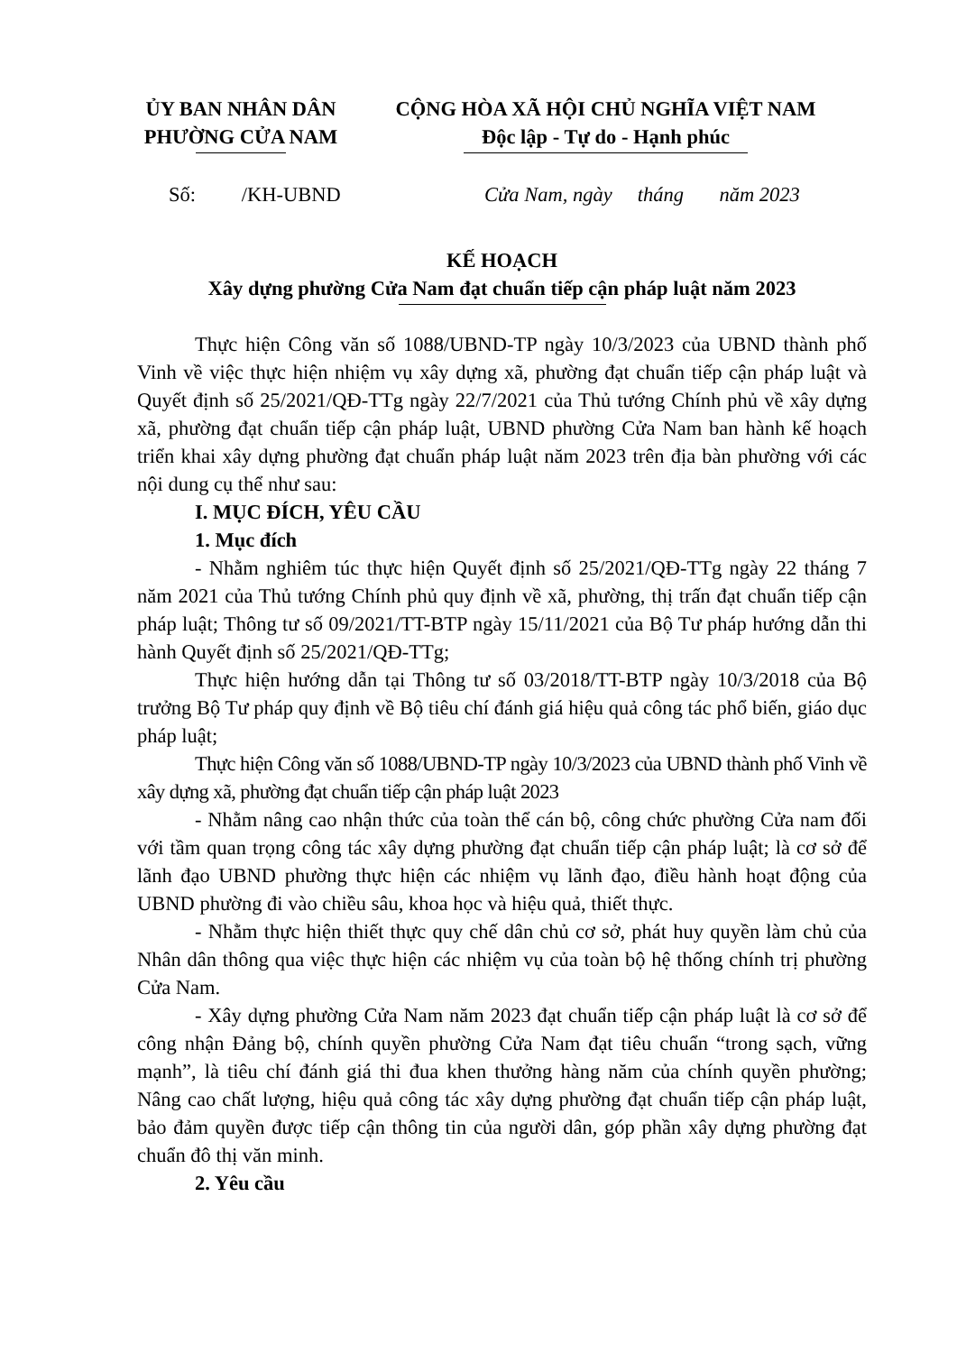ỦY BAN NHÂN DÂN
PHƯỜNG CỬA NAM
CỘNG HÒA XÃ HỘI CHỦ NGHĨA VIỆT NAM
Độc lập - Tự do - Hạnh phúc
Số: /KH-UBND Cửa Nam, ngày tháng năm 2023
KẾ HOẠCH
Xây dựng phường Cửa Nam đạt chuẩn tiếp cận pháp luật năm 2023
Thực hiện Công văn số 1088/UBND-TP ngày 10/3/2023 của UBND thành phố Vinh về việc thực hiện nhiệm vụ xây dựng xã, phường đạt chuẩn tiếp cận pháp luật và Quyết định số 25/2021/QĐ-TTg ngày 22/7/2021 của Thủ tướng Chính phủ về xây dựng xã, phường đạt chuẩn tiếp cận pháp luật, UBND phường Cửa Nam ban hành kế hoạch triển khai xây dựng phường đạt chuẩn pháp luật năm 2023 trên địa bàn phường với các nội dung cụ thể như sau:
I. MỤC ĐÍCH, YÊU CẦU
1. Mục đích
- Nhằm nghiêm túc thực hiện Quyết định số 25/2021/QĐ-TTg ngày 22 tháng 7 năm 2021 của Thủ tướng Chính phủ quy định về xã, phường, thị trấn đạt chuẩn tiếp cận pháp luật; Thông tư số 09/2021/TT-BTP ngày 15/11/2021 của Bộ Tư pháp hướng dẫn thi hành Quyết định số 25/2021/QĐ-TTg;
Thực hiện hướng dẫn tại Thông tư số 03/2018/TT-BTP ngày 10/3/2018 của Bộ trưởng Bộ Tư pháp quy định về Bộ tiêu chí đánh giá hiệu quả công tác phổ biến, giáo dục pháp luật;
Thực hiện Công văn số 1088/UBND-TP ngày 10/3/2023 của UBND thành phố Vinh về xây dựng xã, phường đạt chuẩn tiếp cận pháp luật 2023
- Nhằm nâng cao nhận thức của toàn thể cán bộ, công chức phường Cửa nam đối với tầm quan trọng công tác xây dựng phường đạt chuẩn tiếp cận pháp luật; là cơ sở để lãnh đạo UBND phường thực hiện các nhiệm vụ lãnh đạo, điều hành hoạt động của UBND phường đi vào chiều sâu, khoa học và hiệu quả, thiết thực.
- Nhằm thực hiện thiết thực quy chế dân chủ cơ sở, phát huy quyền làm chủ của Nhân dân thông qua việc thực hiện các nhiệm vụ của toàn bộ hệ thống chính trị phường Cửa Nam.
- Xây dựng phường Cửa Nam năm 2023 đạt chuẩn tiếp cận pháp luật là cơ sở để công nhận Đảng bộ, chính quyền phường Cửa Nam đạt tiêu chuẩn “trong sạch, vững mạnh”, là tiêu chí đánh giá thi đua khen thưởng hàng năm của chính quyền phường; Nâng cao chất lượng, hiệu quả công tác xây dựng phường đạt chuẩn tiếp cận pháp luật, bảo đảm quyền được tiếp cận thông tin của người dân, góp phần xây dựng phường đạt chuẩn đô thị văn minh.
2. Yêu cầu